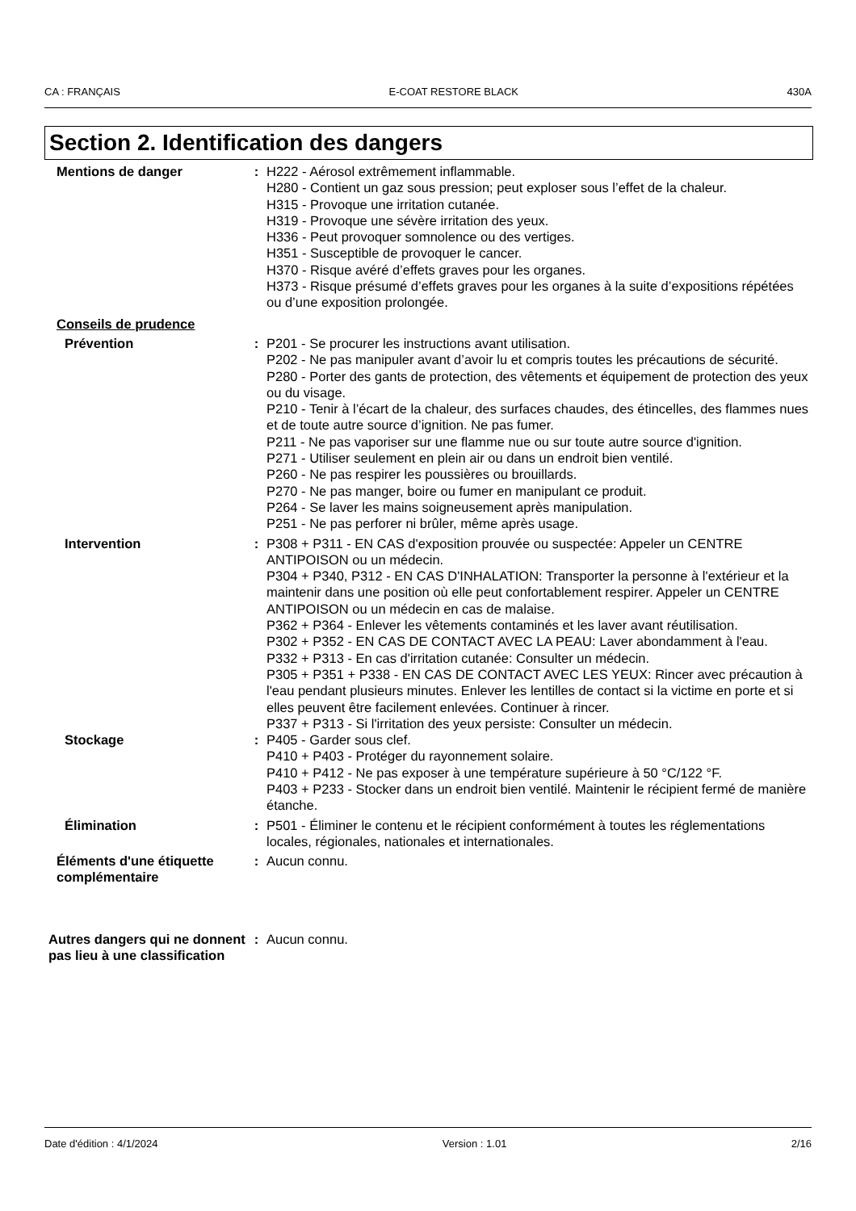CA : FRANÇAIS E-COAT RESTORE BLACK 430A
Section 2. Identification des dangers
Mentions de danger : H222 - Aérosol extrêmement inflammable.
H280 - Contient un gaz sous pression; peut exploser sous l’effet de la chaleur.
H315 - Provoque une irritation cutanée.
H319 - Provoque une sévère irritation des yeux.
H336 - Peut provoquer somnolence ou des vertiges.
H351 - Susceptible de provoquer le cancer.
H370 - Risque avéré d’effets graves pour les organes.
H373 - Risque présumé d’effets graves pour les organes à la suite d’expositions répétées ou d’une exposition prolongée.
Conseils de prudence
Prévention : P201 - Se procurer les instructions avant utilisation.
P202 - Ne pas manipuler avant d’avoir lu et compris toutes les précautions de sécurité.
P280 - Porter des gants de protection, des vêtements et équipement de protection des yeux ou du visage.
P210 - Tenir à l’écart de la chaleur, des surfaces chaudes, des étincelles, des flammes nues et de toute autre source d’ignition. Ne pas fumer.
P211 - Ne pas vaporiser sur une flamme nue ou sur toute autre source d'ignition.
P271 - Utiliser seulement en plein air ou dans un endroit bien ventilé.
P260 - Ne pas respirer les poussières ou brouillards.
P270 - Ne pas manger, boire ou fumer en manipulant ce produit.
P264 - Se laver les mains soigneusement après manipulation.
P251 - Ne pas perforer ni brûler, même après usage.
Intervention : P308 + P311 - EN CAS d'exposition prouvée ou suspectée: Appeler un CENTRE ANTIPOISON ou un médecin.
P304 + P340, P312 - EN CAS D'INHALATION: Transporter la personne à l'extérieur et la maintenir dans une position où elle peut confortablement respirer. Appeler un CENTRE ANTIPOISON ou un médecin en cas de malaise.
P362 + P364 - Enlever les vêtements contaminés et les laver avant réutilisation.
P302 + P352 - EN CAS DE CONTACT AVEC LA PEAU: Laver abondamment à l'eau.
P332 + P313 - En cas d'irritation cutanée: Consulter un médecin.
P305 + P351 + P338 - EN CAS DE CONTACT AVEC LES YEUX: Rincer avec précaution à l'eau pendant plusieurs minutes. Enlever les lentilles de contact si la victime en porte et si elles peuvent être facilement enlevées. Continuer à rincer.
P337 + P313 - Si l'irritation des yeux persiste: Consulter un médecin.
Stockage : P405 - Garder sous clef.
P410 + P403 - Protéger du rayonnement solaire.
P410 + P412 - Ne pas exposer à une température supérieure à 50 °C/122 °F.
P403 + P233 - Stocker dans un endroit bien ventilé. Maintenir le récipient fermé de manière étanche.
Élimination : P501 - Éliminer le contenu et le récipient conformément à toutes les réglementations locales, régionales, nationales et internationales.
Éléments d'une étiquette complémentaire
: Aucun connu.
Autres dangers qui ne donnent pas lieu à une classification
: Aucun connu.
Date d'édition : 4/1/2024 Version : 1.01 2/16